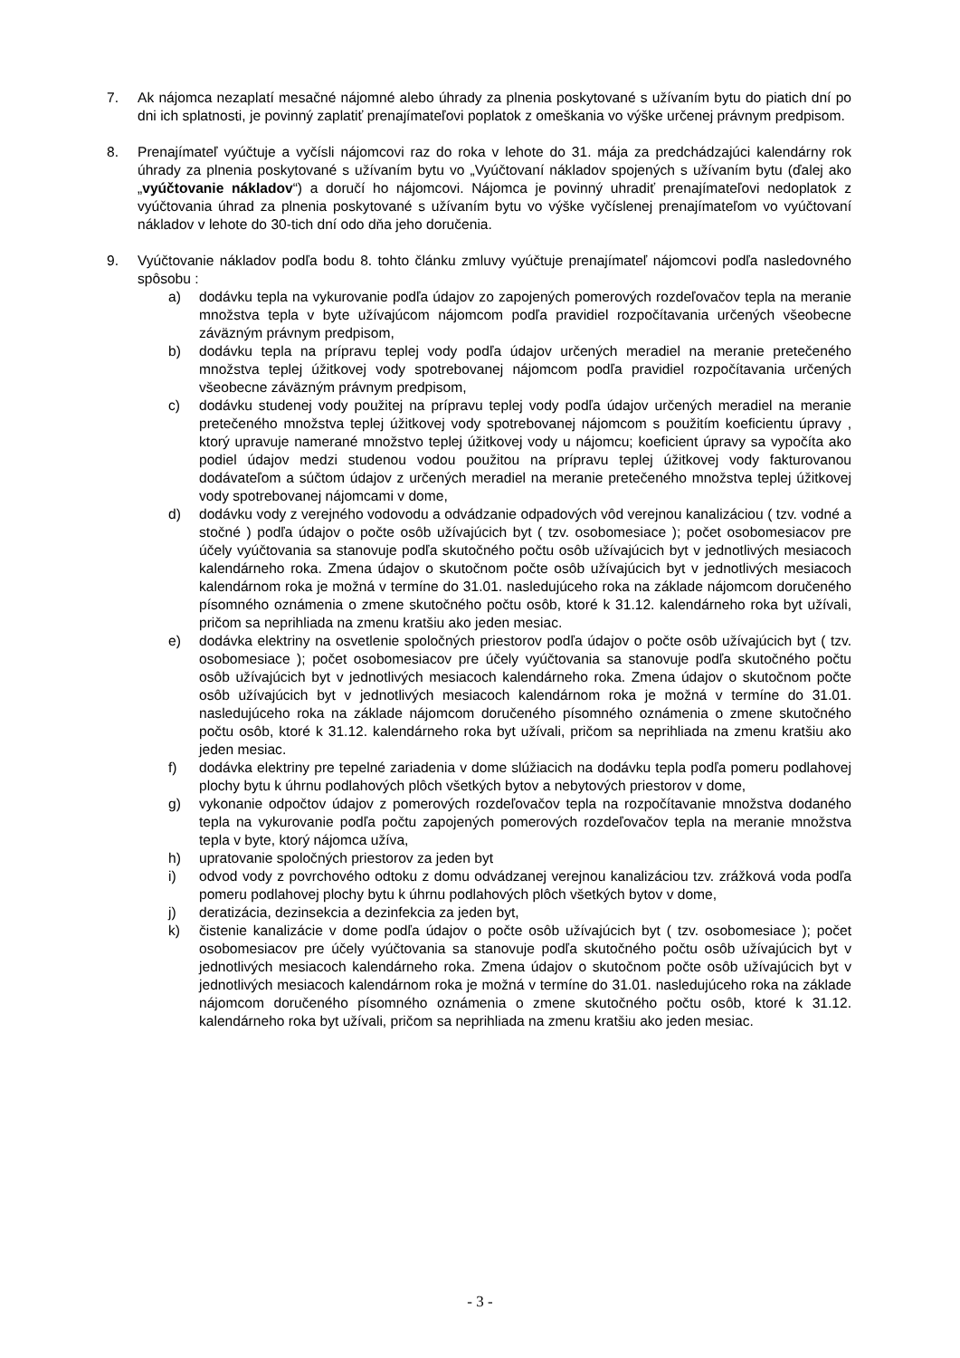7. Ak nájomca nezaplatí mesačné nájomné alebo úhrady za plnenia poskytované s užívaním bytu do piatich dní po dni ich splatnosti, je povinný zaplatiť prenajímateľovi poplatok z omeškania vo výške určenej právnym predpisom.
8. Prenajímateľ vyúčtuje a vyčísli nájomcovi raz do roka v lehote do 31. mája za predchádzajúci kalendárny rok úhrady za plnenia poskytované s užívaním bytu vo „Vyúčtovaní nákladov spojených s užívaním bytu (ďalej ako „vyúčtovanie nákladov“) a doručí ho nájomcovi. Nájomca je povinný uhradiť prenajímateľovi nedoplatok z vyúčtovania úhrad za plnenia poskytované s užívaním bytu vo výške vyčíslenej prenajímateľom vo vyúčtovaní nákladov v lehote do 30-tich dní odo dňa jeho doručenia.
9. Vyúčtovanie nákladov podľa bodu 8. tohto článku zmluvy vyúčtuje prenajímateľ nájomcovi podľa nasledovného spôsobu :
a) dodávku tepla na vykurovanie podľa údajov zo zapojených pomerových rozdeľovačov tepla na meranie množstva tepla v byte užívajúcom nájomcom podľa pravidiel rozpočítavania určených všeobecne záväzným právnym predpisom,
b) dodávku tepla na prípravu teplej vody podľa údajov určených meradiel na meranie pretečeného množstva teplej úžitkovej vody spotrebovanej nájomcom podľa pravidiel rozpočítavania určených všeobecne záväzným právnym predpisom,
c) dodávku studenej vody použitej na prípravu teplej vody podľa údajov určených meradiel na meranie pretečeného množstva teplej úžitkovej vody spotrebovanej nájomcom s použitím koeficientu úpravy , ktorý upravuje namerané množstvo teplej úžitkovej vody u nájomcu; koeficient úpravy sa vypočíta ako podiel údajov medzi studenou vodou použitou na prípravu teplej úžitkovej vody fakturovanou dodávateľom a súčtom údajov z určených meradiel na meranie pretečeného množstva teplej úžitkovej vody spotrebovanej nájomcami v dome,
d) dodávku vody z verejného vodovodu a odvádzanie odpadových vôd verejnou kanalizáciou ( tzv. vodné a stočné ) podľa údajov o počte osôb užívajúcich byt ( tzv. osobomesiace ); počet osobomesiacov pre účely vyúčtovania sa stanovuje podľa skutočného počtu osôb užívajúcich byt v jednotlivých mesiacoch kalendárneho roka. Zmena údajov o skutočnom počte osôb užívajúcich byt v jednotlivých mesiacoch kalendárnom roka je možná v termíne do 31.01. nasledujúceho roka na základe nájomcom doručeného písomného oznámenia o zmene skutočného počtu osôb, ktoré k 31.12. kalendárneho roka byt užívali, pričom sa neprihliada na zmenu kratšiu ako jeden mesiac.
e) dodávka elektriny na osvetlenie spoločných priestorov podľa údajov o počte osôb užívajúcich byt ( tzv. osobomesiace ); počet osobomesiacov pre účely vyúčtovania sa stanovuje podľa skutočného počtu osôb užívajúcich byt v jednotlivých mesiacoch kalendárneho roka. Zmena údajov o skutočnom počte osôb užívajúcich byt v jednotlivých mesiacoch kalendárnom roka je možná v termíne do 31.01. nasledujúceho roka na základe nájomcom doručeného písomného oznámenia o zmene skutočného počtu osôb, ktoré k 31.12. kalendárneho roka byt užívali, pričom sa neprihliada na zmenu kratšiu ako jeden mesiac.
f) dodávka elektriny pre tepelné zariadenia v dome slúžiacich na dodávku tepla podľa pomeru podlahovej plochy bytu k úhrnu podlahových plôch všetkých bytov a nebytových priestorov v dome,
g) vykonanie odpočtov údajov z pomerových rozdeľovačov tepla na rozpočítavanie množstva dodaného tepla na vykurovanie podľa počtu zapojených pomerových rozdeľovačov tepla na meranie množstva tepla v byte, ktorý nájomca užíva,
h) upratovanie spoločných priestorov za jeden byt
i) odvod vody z povrchového odtoku z domu odvádzanej verejnou kanalizáciou tzv. zrážková voda podľa pomeru podlahovej plochy bytu k úhrnu podlahových plôch všetkých bytov v dome,
j) deratizácia, dezinsekcia a dezinfekcia za jeden byt,
k) čistenie kanalizácie v dome podľa údajov o počte osôb užívajúcich byt ( tzv. osobomesiace ); počet osobomesiacov pre účely vyúčtovania sa stanovuje podľa skutočného počtu osôb užívajúcich byt v jednotlivých mesiacoch kalendárneho roka. Zmena údajov o skutočnom počte osôb užívajúcich byt v jednotlivých mesiacoch kalendárnom roka je možná v termíne do 31.01. nasledujúceho roka na základe nájomcom doručeného písomného oznámenia o zmene skutočného počtu osôb, ktoré k 31.12. kalendárneho roka byt užívali, pričom sa neprihliada na zmenu kratšiu ako jeden mesiac.
- 3 -